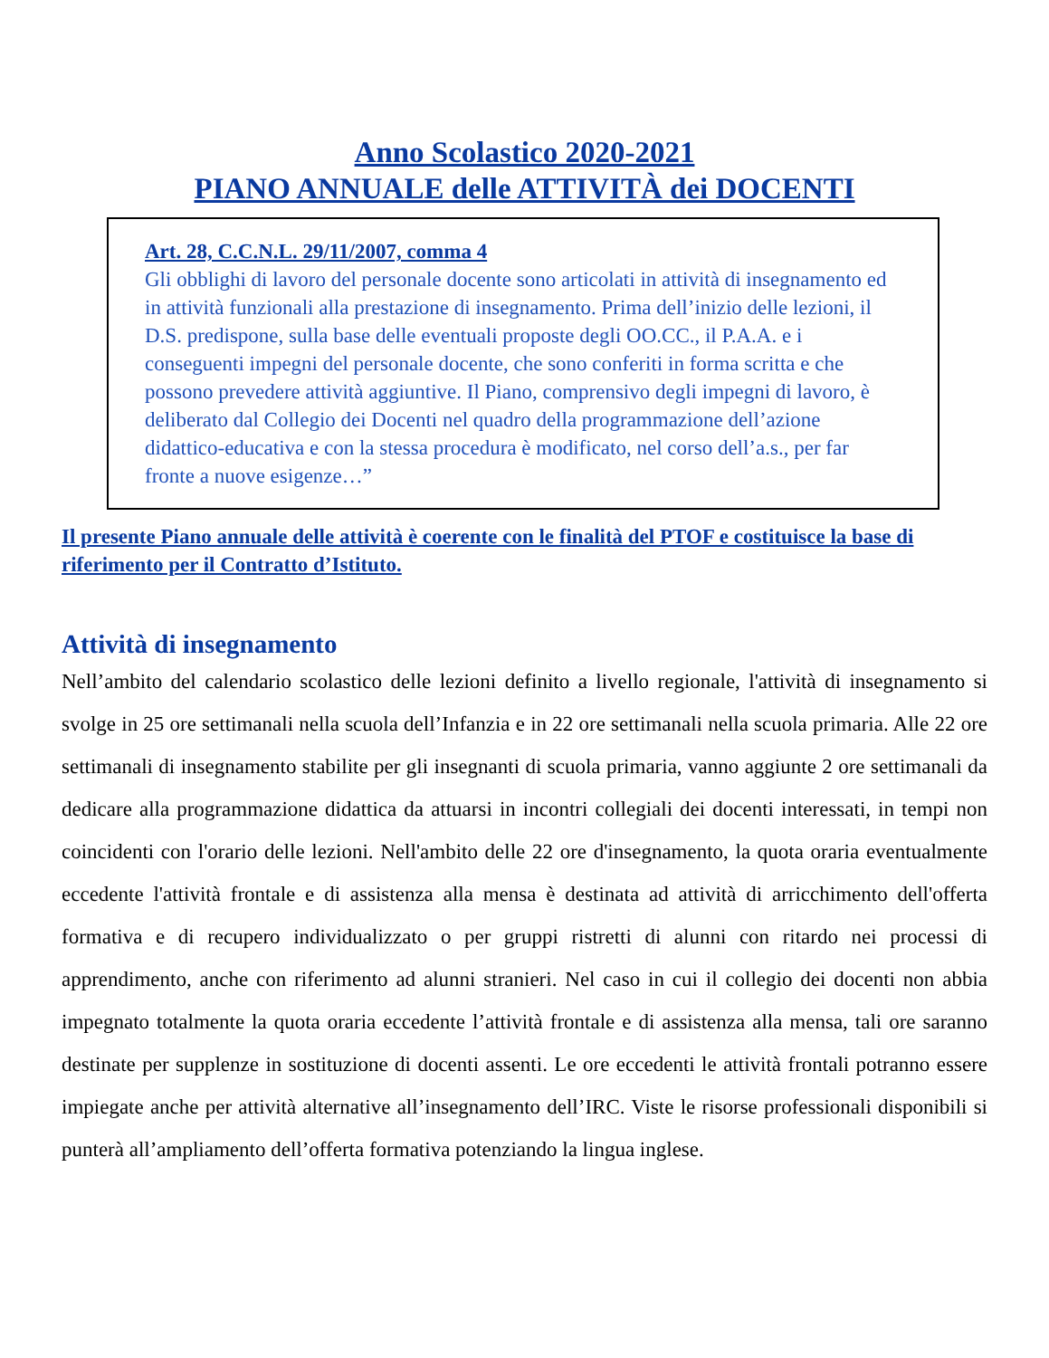Anno Scolastico 2020-2021
PIANO ANNUALE delle ATTIVITÀ dei DOCENTI
Art. 28, C.C.N.L. 29/11/2007, comma 4
Gli obblighi di lavoro del personale docente sono articolati in attività di insegnamento ed in attività funzionali alla prestazione di insegnamento. Prima dell’inizio delle lezioni, il D.S. predispone, sulla base delle eventuali proposte degli OO.CC., il P.A.A. e i conseguenti impegni del personale docente, che sono conferiti in forma scritta e che possono prevedere attività aggiuntive. Il Piano, comprensivo degli impegni di lavoro, è deliberato dal Collegio dei Docenti nel quadro della programmazione dell’azione didattico-educativa e con la stessa procedura è modificato, nel corso dell’a.s., per far fronte a nuove esigenze…”
Il presente Piano annuale delle attività è coerente con le finalità del PTOF e costituisce la base di riferimento per il Contratto d’Istituto.
Attività di insegnamento
Nell’ambito del calendario scolastico delle lezioni definito a livello regionale, l'attività di insegnamento si svolge in 25 ore settimanali nella scuola dell’Infanzia e in 22 ore settimanali nella scuola primaria. Alle 22 ore settimanali di insegnamento stabilite per gli insegnanti di scuola primaria, vanno aggiunte 2 ore settimanali da dedicare alla programmazione didattica da attuarsi in incontri collegiali dei docenti interessati, in tempi non coincidenti con l'orario delle lezioni. Nell'ambito delle 22 ore d'insegnamento, la quota oraria eventualmente eccedente l'attività frontale e di assistenza alla mensa è destinata ad attività di arricchimento dell'offerta formativa e di recupero individualizzato o per gruppi ristretti di alunni con ritardo nei processi di apprendimento, anche con riferimento ad alunni stranieri. Nel caso in cui il collegio dei docenti non abbia impegnato totalmente la quota oraria eccedente l’attività frontale e di assistenza alla mensa, tali ore saranno destinate per supplenze in sostituzione di docenti assenti. Le ore eccedenti le attività frontali potranno essere impiegate anche per attività alternative all’insegnamento dell’IRC. Viste le risorse professionali disponibili si punterà all’ampliamento dell’offerta formativa potenziando la lingua inglese.